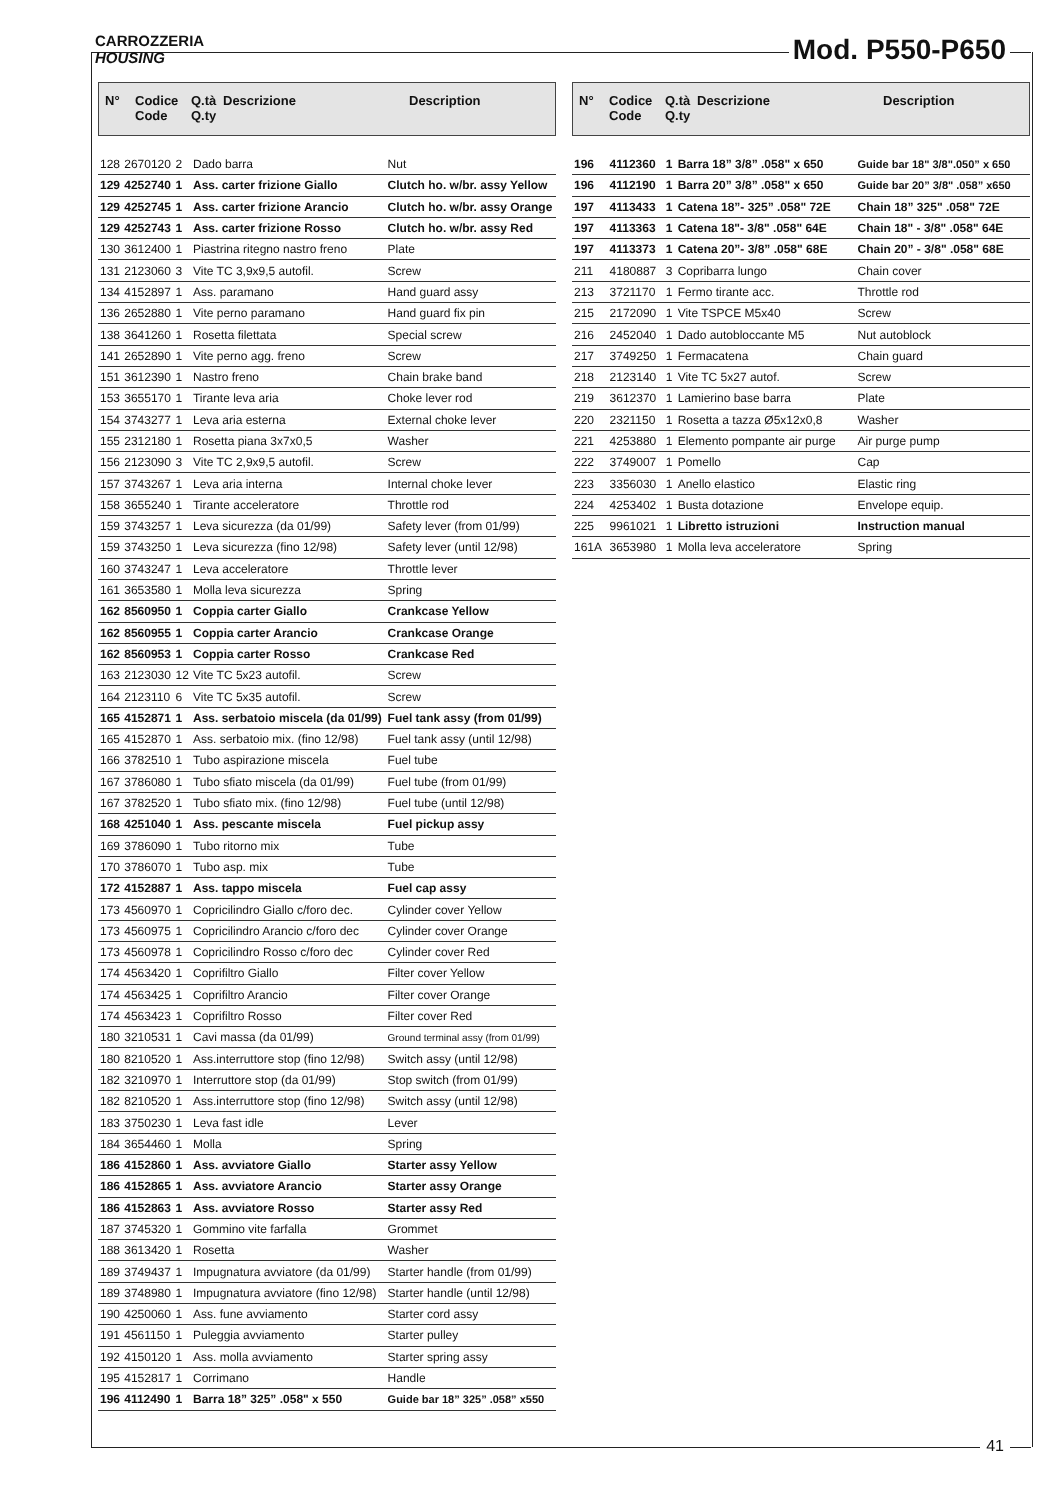CARROZZERIA
HOUSING
Mod. P550-P650
N° Codice
Code Q.tà
Q.ty Descrizione Description
| 128 | 2670120 | 2 | Dado barra | Nut |
| 129 | 4252740 | 1 | Ass. carter frizione Giallo | Clutch ho. w/br. assy Yellow |
| 129 | 4252745 | 1 | Ass. carter frizione Arancio | Clutch ho. w/br. assy Orange |
| 129 | 4252743 | 1 | Ass. carter frizione Rosso | Clutch ho. w/br. assy Red |
| 130 | 3612400 | 1 | Piastrina ritegno nastro freno | Plate |
| 131 | 2123060 | 3 | Vite TC 3,9x9,5 autofil. | Screw |
| 134 | 4152897 | 1 | Ass. paramano | Hand guard assy |
| 136 | 2652880 | 1 | Vite perno paramano | Hand guard fix pin |
| 138 | 3641260 | 1 | Rosetta filettata | Special screw |
| 141 | 2652890 | 1 | Vite perno agg. freno | Screw |
| 151 | 3612390 | 1 | Nastro freno | Chain brake band |
| 153 | 3655170 | 1 | Tirante leva aria | Choke lever rod |
| 154 | 3743277 | 1 | Leva aria esterna | External choke lever |
| 155 | 2312180 | 1 | Rosetta piana 3x7x0,5 | Washer |
| 156 | 2123090 | 3 | Vite TC 2,9x9,5 autofil. | Screw |
| 157 | 3743267 | 1 | Leva aria interna | Internal choke lever |
| 158 | 3655240 | 1 | Tirante acceleratore | Throttle rod |
| 159 | 3743257 | 1 | Leva sicurezza (da 01/99) | Safety lever (from 01/99) |
| 159 | 3743250 | 1 | Leva sicurezza (fino 12/98) | Safety lever (until 12/98) |
| 160 | 3743247 | 1 | Leva acceleratore | Throttle lever |
| 161 | 3653580 | 1 | Molla leva sicurezza | Spring |
| 162 | 8560950 | 1 | Coppia carter Giallo | Crankcase Yellow |
| 162 | 8560955 | 1 | Coppia carter Arancio | Crankcase Orange |
| 162 | 8560953 | 1 | Coppia carter Rosso | Crankcase Red |
| 163 | 2123030 | 12 | Vite TC 5x23 autofil. | Screw |
| 164 | 2123110 | 6 | Vite TC 5x35 autofil. | Screw |
| 165 | 4152871 | 1 | Ass. serbatoio miscela (da 01/99) | Fuel tank assy (from 01/99) |
| 165 | 4152870 | 1 | Ass. serbatoio mix. (fino 12/98) | Fuel tank assy (until 12/98) |
| 166 | 3782510 | 1 | Tubo aspirazione miscela | Fuel tube |
| 167 | 3786080 | 1 | Tubo sfiato miscela (da 01/99) | Fuel tube (from 01/99) |
| 167 | 3782520 | 1 | Tubo sfiato mix. (fino 12/98) | Fuel tube (until 12/98) |
| 168 | 4251040 | 1 | Ass. pescante miscela | Fuel pickup assy |
| 169 | 3786090 | 1 | Tubo ritorno mix | Tube |
| 170 | 3786070 | 1 | Tubo asp. mix | Tube |
| 172 | 4152887 | 1 | Ass. tappo miscela | Fuel cap assy |
| 173 | 4560970 | 1 | Copricilindro Giallo c/foro dec. | Cylinder cover Yellow |
| 173 | 4560975 | 1 | Copricilindro Arancio c/foro dec | Cylinder cover Orange |
| 173 | 4560978 | 1 | Copricilindro Rosso c/foro dec | Cylinder cover Red |
| 174 | 4563420 | 1 | Coprifiltro Giallo | Filter cover Yellow |
| 174 | 4563425 | 1 | Coprifiltro Arancio | Filter cover Orange |
| 174 | 4563423 | 1 | Coprifiltro Rosso | Filter cover Red |
| 180 | 3210531 | 1 | Cavi massa (da 01/99) | Ground terminal assy (from 01/99) |
| 180 | 8210520 | 1 | Ass.interruttore stop (fino 12/98) | Switch assy (until 12/98) |
| 182 | 3210970 | 1 | Interruttore stop (da 01/99) | Stop switch (from 01/99) |
| 182 | 8210520 | 1 | Ass.interruttore stop (fino 12/98) | Switch assy (until 12/98) |
| 183 | 3750230 | 1 | Leva fast idle | Lever |
| 184 | 3654460 | 1 | Molla | Spring |
| 186 | 4152860 | 1 | Ass. avviatore Giallo | Starter assy Yellow |
| 186 | 4152865 | 1 | Ass. avviatore Arancio | Starter assy Orange |
| 186 | 4152863 | 1 | Ass. avviatore Rosso | Starter assy Red |
| 187 | 3745320 | 1 | Gommino vite farfalla | Grommet |
| 188 | 3613420 | 1 | Rosetta | Washer |
| 189 | 3749437 | 1 | Impugnatura avviatore (da 01/99) | Starter handle (from 01/99) |
| 189 | 3748980 | 1 | Impugnatura avviatore (fino 12/98) | Starter handle (until 12/98) |
| 190 | 4250060 | 1 | Ass. fune avviamento | Starter cord assy |
| 191 | 4561150 | 1 | Puleggia avviamento | Starter pulley |
| 192 | 4150120 | 1 | Ass. molla avviamento | Starter spring assy |
| 195 | 4152817 | 1 | Corrimano | Handle |
| 196 | 4112490 | 1 | Barra 18” 325” .058" x 550 | Guide bar 18” 325” .058” x550 |
N° Codice
Code Q.tà
Q.ty Descrizione Description
| 196 | 4112360 | 1 | Barra 18” 3/8” .058" x 650 | Guide bar 18" 3/8".050” x 650 |
| 196 | 4112190 | 1 | Barra 20” 3/8” .058" x 650 | Guide bar 20” 3/8" .058” x650 |
| 197 | 4113433 | 1 | Catena 18”- 325” .058" 72E | Chain 18” 325" .058" 72E |
| 197 | 4113363 | 1 | Catena 18"- 3/8" .058" 64E | Chain 18" - 3/8" .058" 64E |
| 197 | 4113373 | 1 | Catena 20”- 3/8” .058" 68E | Chain 20” - 3/8" .058" 68E |
| 211 | 4180887 | 3 | Copribarra lungo | Chain cover |
| 213 | 3721170 | 1 | Fermo tirante acc. | Throttle rod |
| 215 | 2172090 | 1 | Vite TSPCE M5x40 | Screw |
| 216 | 2452040 | 1 | Dado autobloccante M5 | Nut autoblock |
| 217 | 3749250 | 1 | Fermacatena | Chain guard |
| 218 | 2123140 | 1 | Vite TC 5x27 autof. | Screw |
| 219 | 3612370 | 1 | Lamierino base barra | Plate |
| 220 | 2321150 | 1 | Rosetta a tazza Ø5x12x0,8 | Washer |
| 221 | 4253880 | 1 | Elemento pompante air purge | Air purge pump |
| 222 | 3749007 | 1 | Pomello | Cap |
| 223 | 3356030 | 1 | Anello elastico | Elastic ring |
| 224 | 4253402 | 1 | Busta dotazione | Envelope equip. |
| 225 | 9961021 | 1 | Libretto istruzioni | Instruction manual |
| 161A | 3653980 | 1 | Molla leva acceleratore | Spring |
41